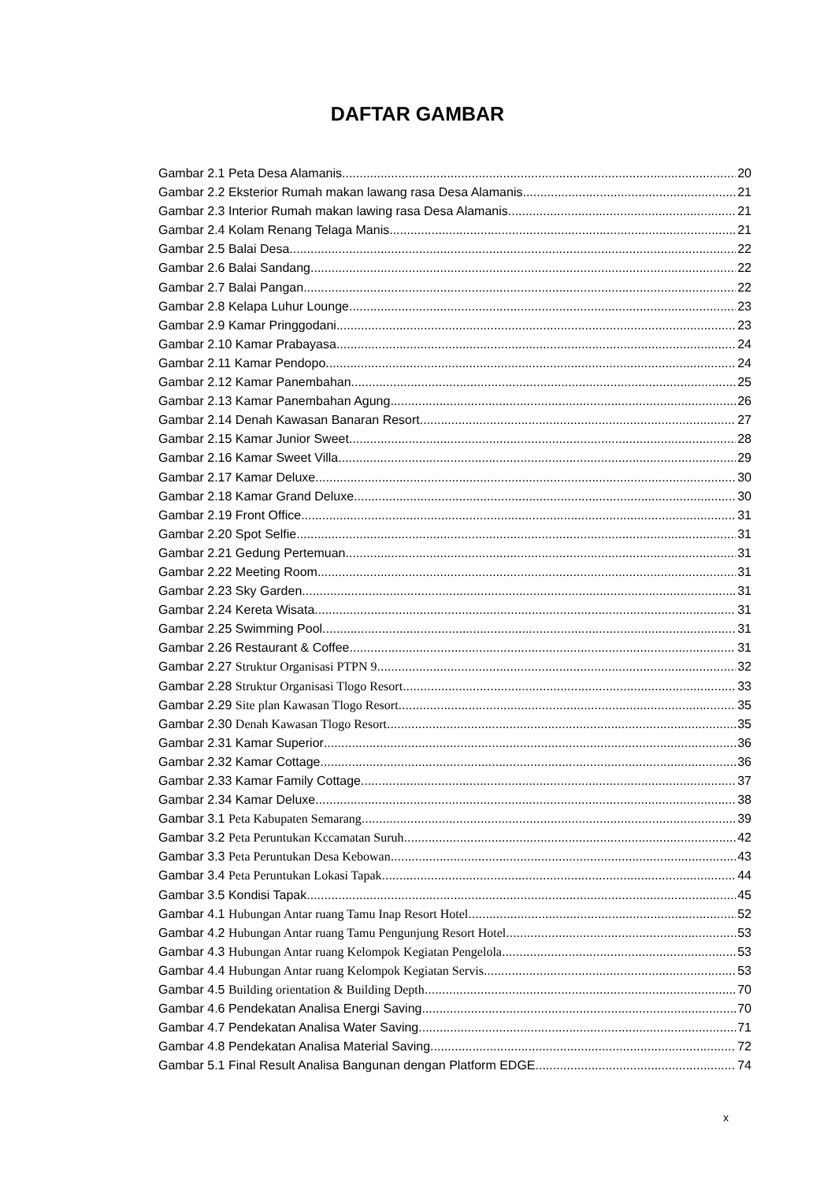DAFTAR GAMBAR
Gambar 2.1 Peta Desa Alamanis 20
Gambar 2.2 Eksterior Rumah makan lawang rasa Desa Alamanis 21
Gambar 2.3 Interior Rumah makan lawing rasa Desa Alamanis 21
Gambar 2.4 Kolam Renang Telaga Manis 21
Gambar 2.5 Balai Desa 22
Gambar 2.6 Balai Sandang 22
Gambar 2.7 Balai Pangan 22
Gambar 2.8 Kelapa Luhur Lounge 23
Gambar 2.9 Kamar Pringgodani 23
Gambar 2.10 Kamar Prabayasa 24
Gambar 2.11 Kamar Pendopo 24
Gambar 2.12 Kamar Panembahan 25
Gambar 2.13 Kamar Panembahan Agung 26
Gambar 2.14 Denah Kawasan Banaran Resort 27
Gambar 2.15 Kamar Junior Sweet 28
Gambar 2.16 Kamar Sweet Villa 29
Gambar 2.17 Kamar Deluxe 30
Gambar 2.18 Kamar Grand Deluxe 30
Gambar 2.19 Front Office 31
Gambar 2.20 Spot Selfie 31
Gambar 2.21 Gedung Pertemuan 31
Gambar 2.22 Meeting Room 31
Gambar 2.23 Sky Garden 31
Gambar 2.24 Kereta Wisata 31
Gambar 2.25 Swimming Pool 31
Gambar 2.26 Restaurant & Coffee 31
Gambar 2.27 Struktur Organisasi PTPN 9 32
Gambar 2.28 Struktur Organisasi Tlogo Resort 33
Gambar 2.29 Site plan Kawasan Tlogo Resort 35
Gambar 2.30 Denah Kawasan Tlogo Resort 35
Gambar 2.31 Kamar Superior 36
Gambar 2.32 Kamar Cottage 36
Gambar 2.33 Kamar Family Cottage 37
Gambar 2.34 Kamar Deluxe 38
Gambar 3.1 Peta Kabupaten Semarang 39
Gambar 3.2 Peta Peruntukan Kccamatan Suruh 42
Gambar 3.3 Peta Peruntukan Desa Kebowan 43
Gambar 3.4 Peta Peruntukan Lokasi Tapak 44
Gambar 3.5 Kondisi Tapak 45
Gambar 4.1 Hubungan Antar ruang Tamu Inap Resort Hotel 52
Gambar 4.2 Hubungan Antar ruang Tamu Pengunjung Resort Hotel 53
Gambar 4.3 Hubungan Antar ruang Kelompok Kegiatan Pengelola 53
Gambar 4.4 Hubungan Antar ruang Kelompok Kegiatan Servis 53
Gambar 4.5 Building orientation & Building Depth 70
Gambar 4.6 Pendekatan Analisa Energi Saving 70
Gambar 4.7 Pendekatan Analisa Water Saving 71
Gambar 4.8 Pendekatan Analisa Material Saving 72
Gambar 5.1 Final Result Analisa Bangunan dengan Platform EDGE 74
x